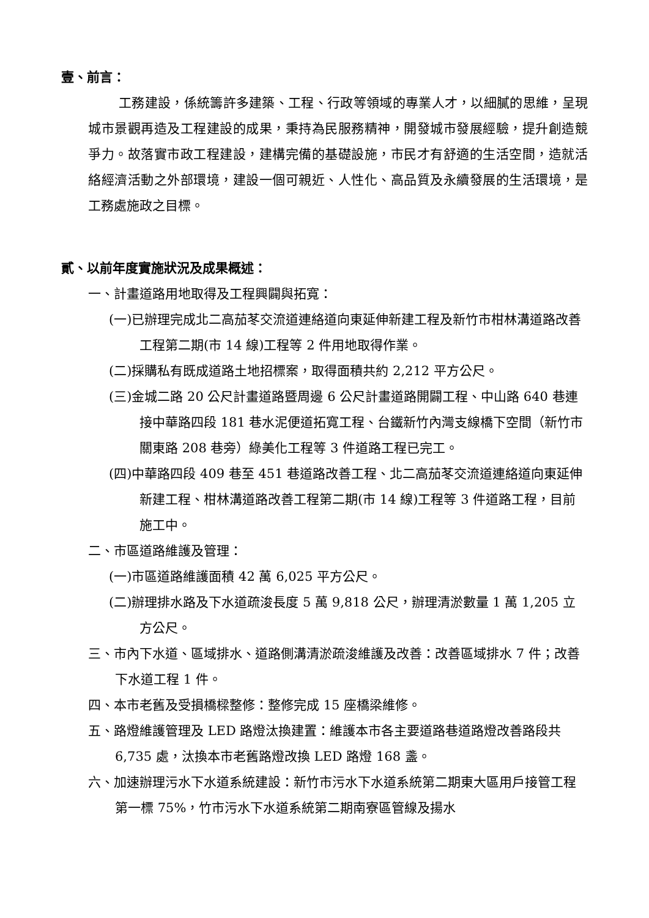壹、前言：
工務建設，係統籌許多建築、工程、行政等領域的專業人才，以細膩的思維，呈現城市景觀再造及工程建設的成果，秉持為民服務精神，開發城市發展經驗，提升創造競爭力。故落實市政工程建設，建構完備的基礎設施，市民才有舒適的生活空間，造就活絡經濟活動之外部環境，建設一個可親近、人性化、高品質及永續發展的生活環境，是工務處施政之目標。
貳、以前年度實施狀況及成果概述：
一、計畫道路用地取得及工程興闢與拓寬：
(一)已辦理完成北二高茄苳交流道連絡道向東延伸新建工程及新竹市柑林溝道路改善工程第二期(市 14 線)工程等 2 件用地取得作業。
(二)採購私有既成道路土地招標案，取得面積共約 2,212 平方公尺。
(三)金城二路 20 公尺計畫道路暨周邊 6 公尺計畫道路開闢工程、中山路 640 巷連接中華路四段 181 巷水泥便道拓寬工程、台鐵新竹內灣支線橋下空間（新竹市關東路 208 巷旁）綠美化工程等 3 件道路工程已完工。
(四)中華路四段 409 巷至 451 巷道路改善工程、北二高茄苳交流道連絡道向東延伸新建工程、柑林溝道路改善工程第二期(市 14 線)工程等 3 件道路工程，目前施工中。
二、市區道路維護及管理：
(一)市區道路維護面積 42 萬 6,025 平方公尺。
(二)辦理排水路及下水道疏浚長度 5 萬 9,818 公尺，辦理清淤數量 1 萬 1,205 立方公尺。
三、市內下水道、區域排水、道路側溝清淤疏浚維護及改善：改善區域排水 7 件；改善下水道工程 1 件。
四、本市老舊及受損橋樑整修：整修完成 15 座橋梁維修。
五、路燈維護管理及 LED 路燈汰換建置：維護本市各主要道路巷道路燈改善路段共 6,735 處，汰換本市老舊路燈改換 LED 路燈 168 盞。
六、加速辦理污水下水道系統建設：新竹市污水下水道系統第二期東大區用戶接管工程第一標 75%，竹市污水下水道系統第二期南寮區管線及揚水